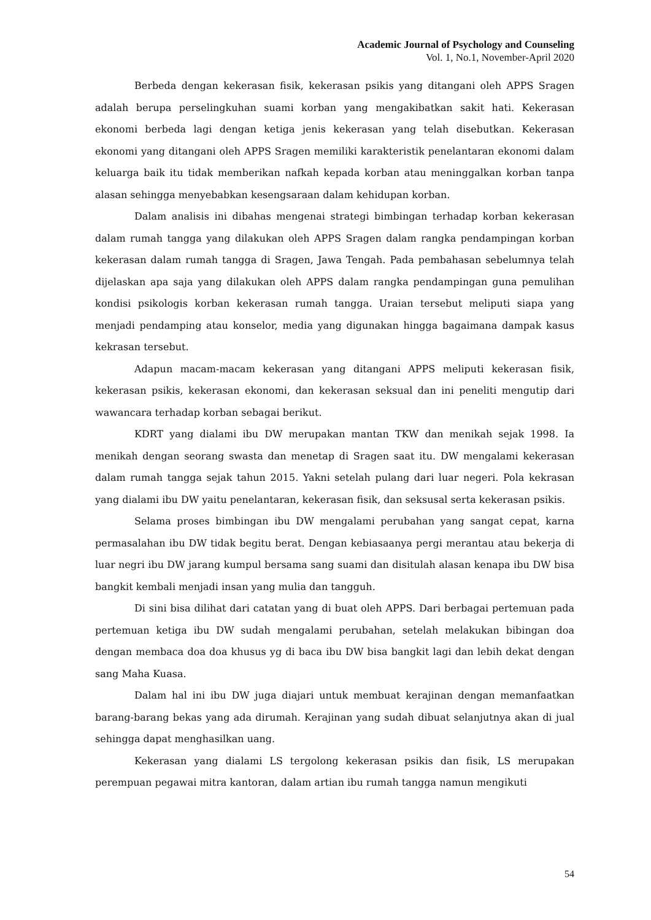Academic Journal of Psychology and Counseling
Vol. 1, No.1, November-April 2020
Berbeda dengan kekerasan fisik, kekerasan psikis yang ditangani oleh APPS Sragen adalah berupa perselingkuhan suami korban yang mengakibatkan sakit hati. Kekerasan ekonomi berbeda lagi dengan ketiga jenis kekerasan yang telah disebutkan. Kekerasan ekonomi yang ditangani oleh APPS Sragen memiliki karakteristik penelantaran ekonomi dalam keluarga baik itu tidak memberikan nafkah kepada korban atau meninggalkan korban tanpa alasan sehingga menyebabkan kesengsaraan dalam kehidupan korban.
Dalam analisis ini dibahas mengenai strategi bimbingan terhadap korban kekerasan dalam rumah tangga yang dilakukan oleh APPS Sragen dalam rangka pendampingan korban kekerasan dalam rumah tangga di Sragen, Jawa Tengah. Pada pembahasan sebelumnya telah dijelaskan apa saja yang dilakukan oleh APPS dalam rangka pendampingan guna pemulihan kondisi psikologis korban kekerasan rumah tangga. Uraian tersebut meliputi siapa yang menjadi pendamping atau konselor, media yang digunakan hingga bagaimana dampak kasus kekrasan tersebut.
Adapun macam-macam kekerasan yang ditangani APPS meliputi kekerasan fisik, kekerasan psikis, kekerasan ekonomi, dan kekerasan seksual dan ini peneliti mengutip dari wawancara terhadap korban sebagai berikut.
KDRT yang dialami ibu DW merupakan mantan TKW dan menikah sejak 1998. Ia menikah dengan seorang swasta dan menetap di Sragen saat itu. DW mengalami kekerasan dalam rumah tangga sejak tahun 2015. Yakni setelah pulang dari luar negeri. Pola kekrasan yang dialami ibu DW yaitu penelantaran, kekerasan fisik, dan seksusal serta kekerasan psikis.
Selama proses bimbingan ibu DW mengalami perubahan yang sangat cepat, karna permasalahan ibu DW tidak begitu berat. Dengan kebiasaanya pergi merantau atau bekerja di luar negri ibu DW jarang kumpul bersama sang suami dan disitulah alasan kenapa ibu DW bisa bangkit kembali menjadi insan yang mulia dan tangguh.
Di sini bisa dilihat dari catatan yang di buat oleh APPS. Dari berbagai pertemuan pada pertemuan ketiga ibu DW sudah mengalami perubahan, setelah melakukan bibingan doa dengan membaca doa doa khusus yg di baca ibu DW bisa bangkit lagi dan lebih dekat dengan sang Maha Kuasa.
Dalam hal ini ibu DW juga diajari untuk membuat kerajinan dengan memanfaatkan barang-barang bekas yang ada dirumah. Kerajinan yang sudah dibuat selanjutnya akan di jual sehingga dapat menghasilkan uang.
Kekerasan yang dialami LS tergolong kekerasan psikis dan fisik, LS merupakan perempuan pegawai mitra kantoran, dalam artian ibu rumah tangga namun mengikuti
54